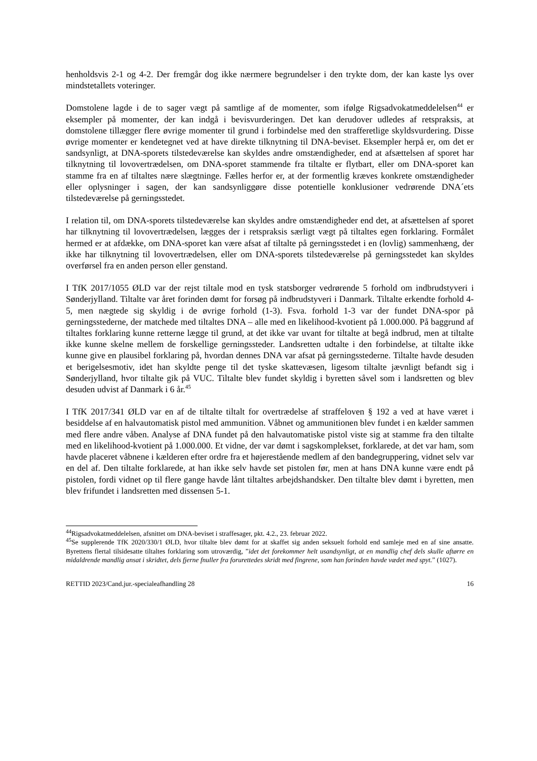henholdsvis 2-1 og 4-2. Der fremgår dog ikke nærmere begrundelser i den trykte dom, der kan kaste lys over mindstetallets voteringer.
Domstolene lagde i de to sager vægt på samtlige af de momenter, som ifølge Rigsadvokatmeddelelsen<sup>44</sup> er eksempler på momenter, der kan indgå i bevisvurderingen. Det kan derudover udledes af retspraksis, at domstolene tillægger flere øvrige momenter til grund i forbindelse med den strafferetlige skyldsvurdering. Disse øvrige momenter er kendetegnet ved at have direkte tilknytning til DNA-beviset. Eksempler herpå er, om det er sandsynligt, at DNA-sporets tilstedeværelse kan skyldes andre omstændigheder, end at afsættelsen af sporet har tilknytning til lovovertrædelsen, om DNA-sporet stammende fra tiltalte er flytbart, eller om DNA-sporet kan stamme fra en af tiltaltes nære slægtninge. Fælles herfor er, at der formentlig kræves konkrete omstændigheder eller oplysninger i sagen, der kan sandsynliggøre disse potentielle konklusioner vedrørende DNA´ets tilstedeværelse på gerningsstedet.
I relation til, om DNA-sporets tilstedeværelse kan skyldes andre omstændigheder end det, at afsættelsen af sporet har tilknytning til lovovertrædelsen, lægges der i retspraksis særligt vægt på tiltaltes egen forklaring. Formålet hermed er at afdække, om DNA-sporet kan være afsat af tiltalte på gerningsstedet i en (lovlig) sammenhæng, der ikke har tilknytning til lovovertrædelsen, eller om DNA-sporets tilstedeværelse på gerningsstedet kan skyldes overførsel fra en anden person eller genstand.
I TfK 2017/1055 ØLD var der rejst tiltale mod en tysk statsborger vedrørende 5 forhold om indbrudstyveri i Sønderjylland. Tiltalte var året forinden dømt for forsøg på indbrudstyveri i Danmark. Tiltalte erkendte forhold 4-5, men nægtede sig skyldig i de øvrige forhold (1-3). Fsva. forhold 1-3 var der fundet DNA-spor på gerningsstederne, der matchede med tiltaltes DNA – alle med en likelihood-kvotient på 1.000.000. På baggrund af tiltaltes forklaring kunne retterne lægge til grund, at det ikke var uvant for tiltalte at begå indbrud, men at tiltalte ikke kunne skelne mellem de forskellige gerningssteder. Landsretten udtalte i den forbindelse, at tiltalte ikke kunne give en plausibel forklaring på, hvordan dennes DNA var afsat på gerningsstederne. Tiltalte havde desuden et berigelsesmotiv, idet han skyldte penge til det tyske skattevæsen, ligesom tiltalte jævnligt befandt sig i Sønderjylland, hvor tiltalte gik på VUC. Tiltalte blev fundet skyldig i byretten såvel som i landsretten og blev desuden udvist af Danmark i 6 år.<sup>45</sup>
I TfK 2017/341 ØLD var en af de tiltalte tiltalt for overtrædelse af straffeloven § 192 a ved at have været i besiddelse af en halvautomatisk pistol med ammunition. Våbnet og ammunitionen blev fundet i en kælder sammen med flere andre våben. Analyse af DNA fundet på den halvautomatiske pistol viste sig at stamme fra den tiltalte med en likelihood-kvotient på 1.000.000. Et vidne, der var dømt i sagskomplekset, forklarede, at det var ham, som havde placeret våbnene i kælderen efter ordre fra et højerestående medlem af den bandegruppering, vidnet selv var en del af. Den tiltalte forklarede, at han ikke selv havde set pistolen før, men at hans DNA kunne være endt på pistolen, fordi vidnet op til flere gange havde lånt tiltaltes arbejdshandsker. Den tiltalte blev dømt i byretten, men blev frifundet i landsretten med dissensen 5-1.
<sup>44</sup> Rigsadvokatmeddelelsen, afsnittet om DNA-beviset i straffesager, pkt. 4.2., 23. februar 2022.
<sup>45</sup>Se supplerende TfK 2020/330/1 ØLD, hvor tiltalte blev dømt for at skaffet sig anden seksuelt forhold end samleje med en af sine ansatte. Byrettens flertal tilsidesatte tiltaltes forklaring som utroværdig, ”idet det forekommer helt usandsynligt, at en mandlig chef dels skulle aftørre en midaldrende mandlig ansat i skridtet, dels fjerne fnuller fra forurettedes skridt med fingrene, som han forinden havde vædet med spyt.” (1027).
RETTID 2023/Cand.jur.-specialeafhandling 28 16